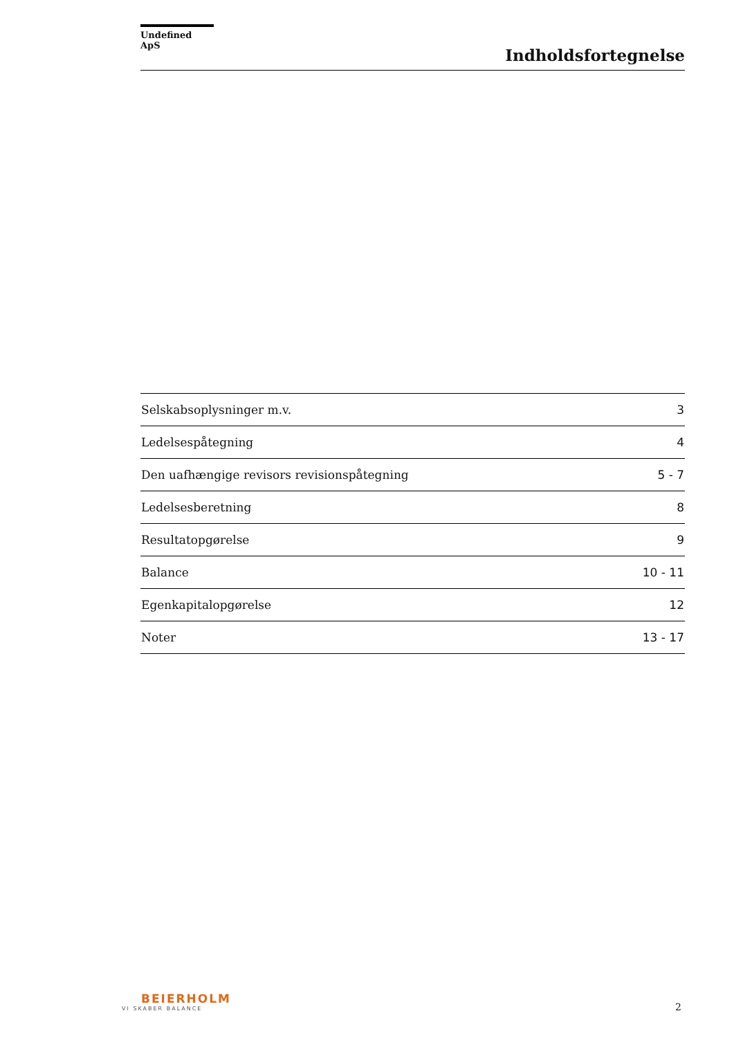Undefined ApS
Indholdsfortegnelse
| Selskabsoplysninger m.v. | 3 |
| Ledelsespåtegning | 4 |
| Den uafhængige revisors revisionspåtegning | 5 - 7 |
| Ledelsesberetning | 8 |
| Resultatopgørelse | 9 |
| Balance | 10 - 11 |
| Egenkapitalopgørelse | 12 |
| Noter | 13 - 17 |
BEIERHOLM
VI SKABER BALANCE
2